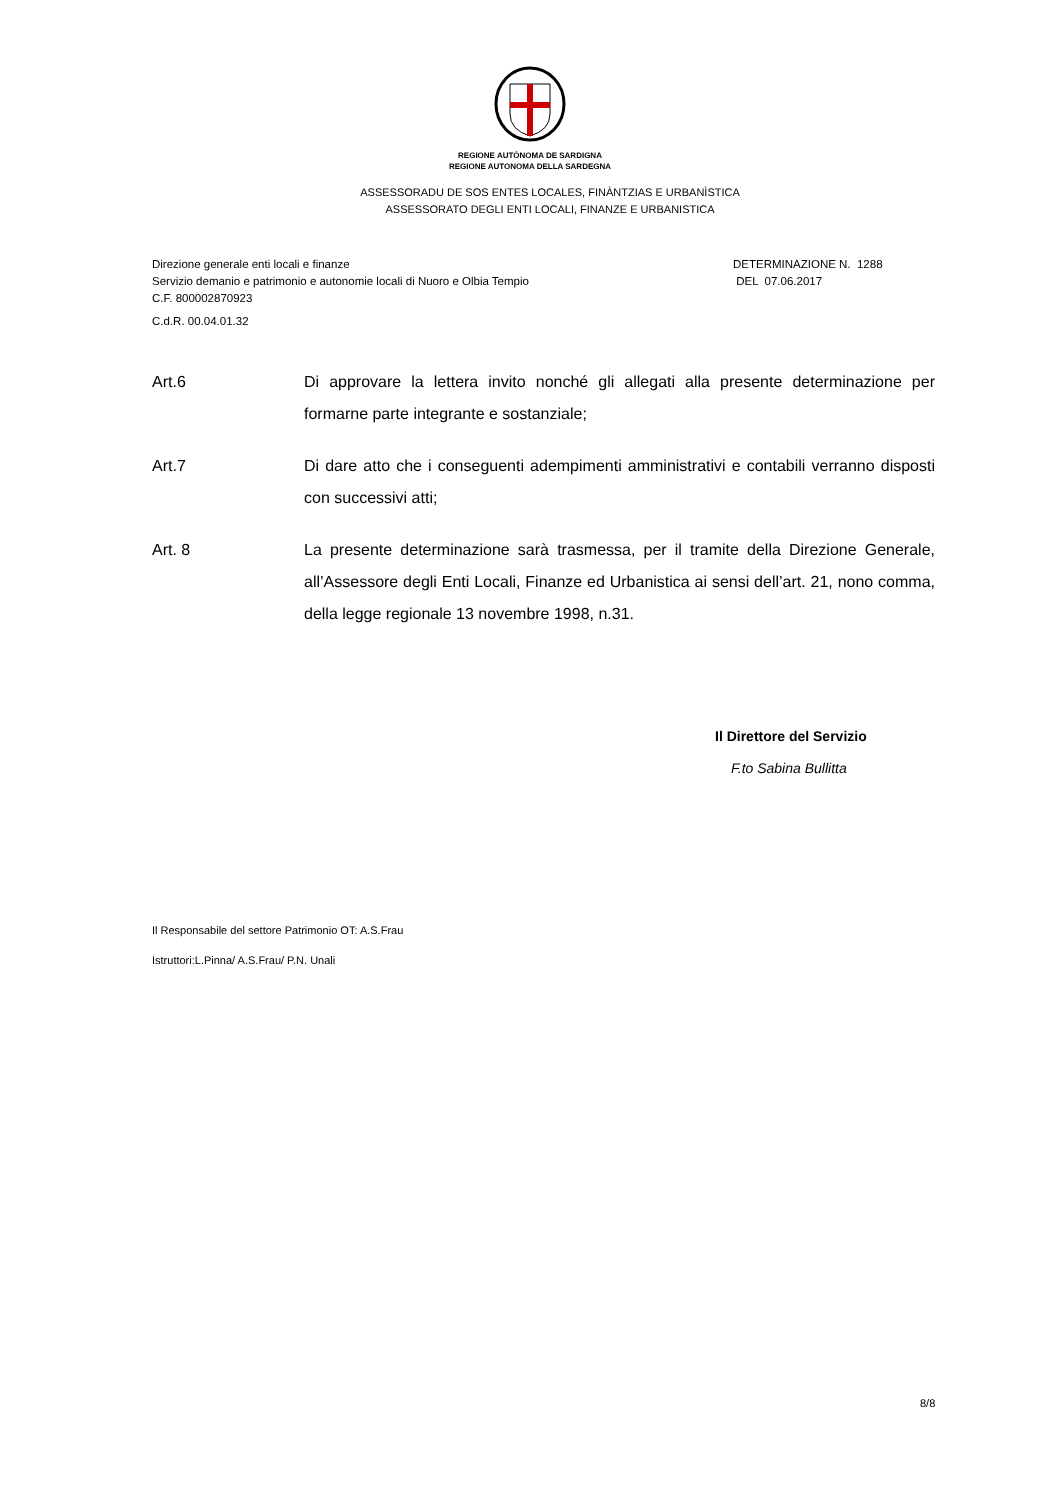REGIONE AUTÒNOMA DE SARDIGNA
REGIONE AUTONOMA DELLA SARDEGNA
ASSESSORADU DE SOS ENTES LOCALES, FINÀNTZIAS E URBANÌSTICA
ASSESSORATO DEGLI ENTI LOCALI, FINANZE E URBANISTICA
Direzione generale enti locali e finanze
Servizio demanio e patrimonio e autonomie locali di Nuoro e Olbia Tempio
C.F. 800002870923
C.d.R. 00.04.01.32
DETERMINAZIONE N. 1288
DEL 07.06.2017
Art.6 Di approvare la lettera invito nonché gli allegati alla presente determinazione per formarne parte integrante e sostanziale;
Art.7 Di dare atto che i conseguenti adempimenti amministrativi e contabili verranno disposti con successivi atti;
Art. 8 La presente determinazione sarà trasmessa, per il tramite della Direzione Generale, all’Assessore degli Enti Locali, Finanze ed Urbanistica ai sensi dell’art. 21, nono comma, della legge regionale 13 novembre 1998, n.31.
Il Direttore del Servizio
F.to Sabina Bullitta
Il Responsabile del settore Patrimonio OT: A.S.Frau
Istruttori:L.Pinna/ A.S.Frau/ P.N. Unali
8/8